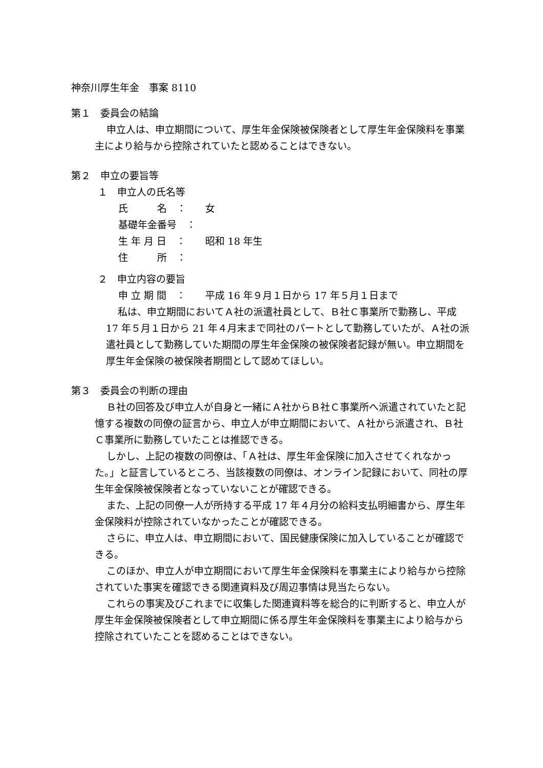神奈川厚生年金　事案 8110
第１　委員会の結論
申立人は、申立期間について、厚生年金保険被保険者として厚生年金保険料を事業主により給与から控除されていたと認めることはできない。
第２　申立の要旨等
１　申立人の氏名等
氏　　　名　： 女
基礎年金番号　：
生 年 月 日　： 昭和 18 年生
住　　　所　：
２　申立内容の要旨
申 立 期 間　： 平成 16 年９月１日から 17 年５月１日まで
私は、申立期間においてＡ社の派遣社員として、Ｂ社Ｃ事業所で勤務し、平成 17 年５月１日から 21 年４月末まで同社のパートとして勤務していたが、Ａ社の派遣社員として勤務していた期間の厚生年金保険の被保険者記録が無い。申立期間を厚生年金保険の被保険者期間として認めてほしい。
第３　委員会の判断の理由
Ｂ社の回答及び申立人が自身と一緒にＡ社からＢ社Ｃ事業所へ派遣されていたと記憶する複数の同僚の証言から、申立人が申立期間において、Ａ社から派遣され、Ｂ社Ｃ事業所に勤務していたことは推認できる。
しかし、上記の複数の同僚は、「Ａ社は、厚生年金保険に加入させてくれなかった。」と証言しているところ、当該複数の同僚は、オンライン記録において、同社の厚生年金保険被保険者となっていないことが確認できる。
また、上記の同僚一人が所持する平成 17 年４月分の給料支払明細書から、厚生年金保険料が控除されていなかったことが確認できる。
さらに、申立人は、申立期間において、国民健康保険に加入していることが確認できる。
このほか、申立人が申立期間において厚生年金保険料を事業主により給与から控除されていた事実を確認できる関連資料及び周辺事情は見当たらない。
これらの事実及びこれまでに収集した関連資料等を総合的に判断すると、申立人が厚生年金保険被保険者として申立期間に係る厚生年金保険料を事業主により給与から控除されていたことを認めることはできない。